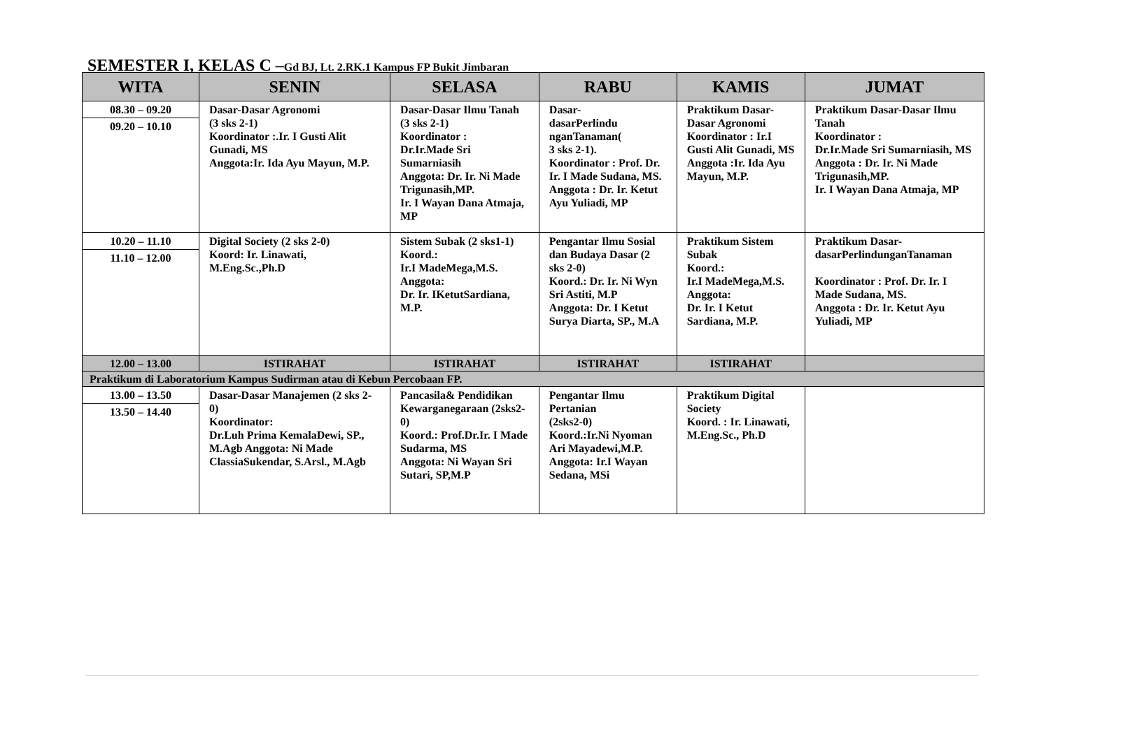SEMESTER I, KELAS C –Gd BJ, Lt. 2.RK.1 Kampus FP Bukit Jimbaran
| WITA | SENIN | SELASA | RABU | KAMIS | JUMAT |
| --- | --- | --- | --- | --- | --- |
| 08.30 – 09.20 09.20 – 10.10 | Dasar-Dasar Agronomi (3 sks 2-1) Koordinator :.Ir. I Gusti Alit Gunadi, MS Anggota:Ir. Ida Ayu Mayun, M.P. | Dasar-Dasar Ilmu Tanah (3 sks 2-1) Koordinator : Dr.Ir.Made Sri Sumarniasih Anggota: Dr. Ir. Ni Made Trigunasih,MP. Ir. I Wayan Dana Atmaja, MP | Dasar- dasarPerlindu nganTanaman( 3 sks 2-1). Koordinator : Prof. Dr. Ir. I Made Sudana, MS. Anggota : Dr. Ir. Ketut Ayu Yuliadi, MP | Praktikum Dasar-Dasar Agronomi Koordinator : Ir.I Gusti Alit Gunadi, MS Anggota :Ir. Ida Ayu Mayun, M.P. | Praktikum Dasar-Dasar Ilmu Tanah Koordinator : Dr.Ir.Made Sri Sumarniasih, MS Anggota : Dr. Ir. Ni Made Trigunasih,MP. Ir. I Wayan Dana Atmaja, MP |
| 10.20 – 11.10 11.10 – 12.00 | Digital Society (2 sks 2-0) Koord: Ir. Linawati, M.Eng.Sc.,Ph.D | Sistem Subak (2 sks1-1) Koord.: Ir.I MadeMega,M.S. Anggota: Dr. Ir. IKetutSardiana, M.P. | Pengantar Ilmu Sosial dan Budaya Dasar (2 sks 2-0) Koord.: Dr. Ir. Ni Wyn Sri Astiti, M.P Anggota: Dr. I Ketut Surya Diarta, SP., M.A | Praktikum Sistem Subak Koord.: Ir.I MadeMega,M.S. Anggota: Dr. Ir. I Ketut Sardiana, M.P. | Praktikum Dasar-dasarPerlindunganTanaman Koordinator : Prof. Dr. Ir. I Made Sudana, MS. Anggota : Dr. Ir. Ketut Ayu Yuliadi, MP |
| 12.00 – 13.00 | ISTIRAHAT | ISTIRAHAT | ISTIRAHAT | ISTIRAHAT | |
| Praktikum di Laboratorium Kampus Sudirman atau di Kebun Percobaan FP. | | | | | |
| 13.00 – 13.50 13.50 – 14.40 | Dasar-Dasar Manajemen (2 sks 2-0) Koordinator: Dr.Luh Prima KemalaDewi, SP., M.Agb Anggota: Ni Made ClassiaSukendar, S.Arsl., M.Agb | Pancasila& Pendidikan Kewarganegaraan (2sks2- 0) Koord.: Prof.Dr.Ir. I Made Sudarma, MS Anggota: Ni Wayan Sri Sutari, SP,M.P | Pengantar Ilmu Pertanian (2sks2-0) Koord.:Ir.Ni Nyoman Ari Mayadewi,M.P. Anggota: Ir.I Wayan Sedana, MSi | Praktikum Digital Society Koord. : Ir. Linawati, M.Eng.Sc., Ph.D | |